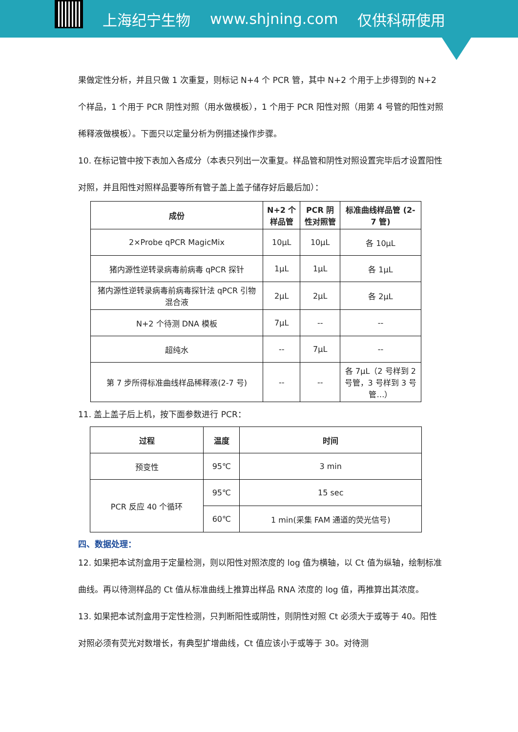上海纪宁生物 www.shjning.com 仅供科研使用
果做定性分析，并且只做 1 次重复，则标记 N+4 个 PCR 管，其中 N+2 个用于上步得到的 N+2 个样品，1 个用于 PCR 阴性对照（用水做模板），1 个用于 PCR 阳性对照（用第 4 号管的阳性对照稀释液做模板）。下面只以定量分析为例描述操作步骤。
10. 在标记管中按下表加入各成分（本表只列出一次重复。样品管和阴性对照设置完毕后才设置阳性对照，并且阳性对照样品要等所有管子盖上盖子储存好后最后加）：
| 成份 | N+2 个样品管 | PCR 阴性对照管 | 标准曲线样品管 (2-7 管) |
| --- | --- | --- | --- |
| 2×Probe qPCR MagicMix | 10μL | 10μL | 各 10μL |
| 猪内源性逆转录病毒前病毒 qPCR 探针 | 1μL | 1μL | 各 1μL |
| 猪内源性逆转录病毒前病毒探针法 qPCR 引物混合液 | 2μL | 2μL | 各 2μL |
| N+2 个待测 DNA 模板 | 7μL | -- | -- |
| 超纯水 | -- | 7μL | -- |
| 第 7 步所得标准曲线样品稀释液(2-7 号) | -- | -- | 各 7μL（2 号样到 2 号管，3 号样到 3 号管…） |
11. 盖上盖子后上机，按下面参数进行 PCR：
| 过程 | 温度 | 时间 |
| --- | --- | --- |
| 预变性 | 95℃ | 3 min |
| PCR 反应 40 个循环 | 95℃ | 15 sec |
| | 60℃ | 1 min(采集 FAM 通道的荧光信号) |
四、数据处理：
12. 如果把本试剂盒用于定量检测，则以阳性对照浓度的 log 值为横轴，以 Ct 值为纵轴，绘制标准曲线。再以待测样品的 Ct 值从标准曲线上推算出样品 RNA 浓度的 log 值，再推算出其浓度。
13. 如果把本试剂盒用于定性检测，只判断阳性或阴性，则阴性对照 Ct 必须大于或等于 40。阳性对照必须有荧光对数增长，有典型扩增曲线，Ct 值应该小于或等于 30。对待测